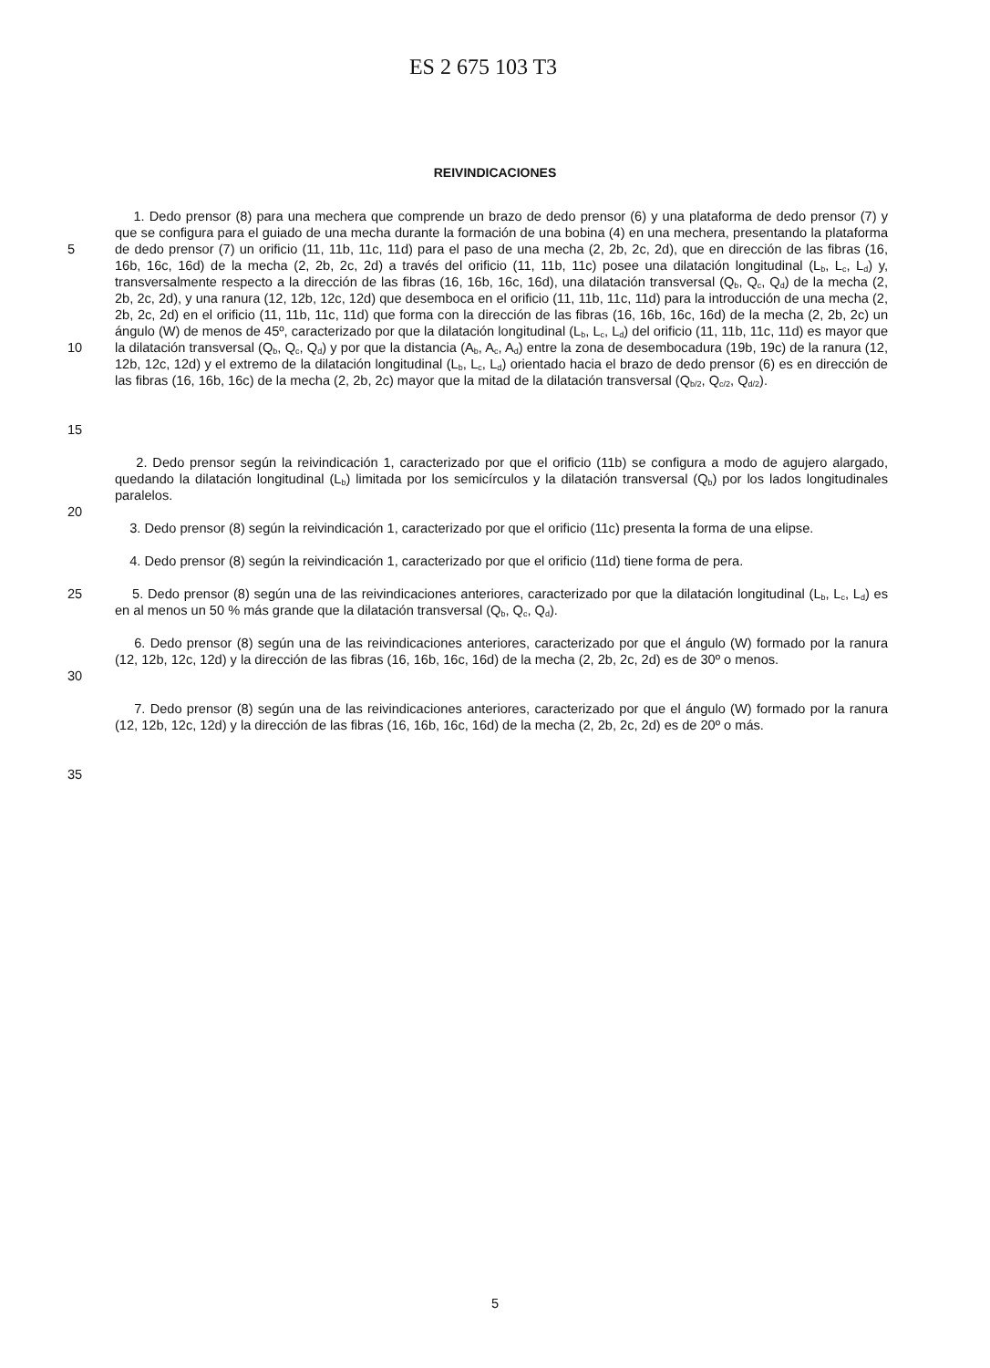ES 2 675 103 T3
REIVINDICACIONES
5
10
15
1. Dedo prensor (8) para una mechera que comprende un brazo de dedo prensor (6) y una plataforma de dedo prensor (7) y que se configura para el guiado de una mecha durante la formación de una bobina (4) en una mechera, presentando la plataforma de dedo prensor (7) un orificio (11, 11b, 11c, 11d) para el paso de una mecha (2, 2b, 2c, 2d), que en dirección de las fibras (16, 16b, 16c, 16d) de la mecha (2, 2b, 2c, 2d) a través del orificio (11, 11b, 11c) posee una dilatación longitudinal (L<sub>b</sub>, L<sub>c</sub>, L<sub>d</sub>) y, transversalmente respecto a la dirección de las fibras (16, 16b, 16c, 16d), una dilatación transversal (Q<sub>b</sub>, Q<sub>c</sub>, Q<sub>d</sub>) de la mecha (2, 2b, 2c, 2d), y una ranura (12, 12b, 12c, 12d) que desemboca en el orificio (11, 11b, 11c, 11d) para la introducción de una mecha (2, 2b, 2c, 2d) en el orificio (11, 11b, 11c, 11d) que forma con la dirección de las fibras (16, 16b, 16c, 16d) de la mecha (2, 2b, 2c) un ángulo (W) de menos de 45º, caracterizado por que la dilatación longitudinal (L<sub>b</sub>, L<sub>c</sub>, L<sub>d</sub>) del orificio (11, 11b, 11c, 11d) es mayor que la dilatación transversal (Q<sub>b</sub>, Q<sub>c</sub>, Q<sub>d</sub>) y por que la distancia (A<sub>b</sub>, A<sub>c</sub>, A<sub>d</sub>) entre la zona de desembocadura (19b, 19c) de la ranura (12, 12b, 12c, 12d) y el extremo de la dilatación longitudinal (L<sub>b</sub>, L<sub>c</sub>, L<sub>d</sub>) orientado hacia el brazo de dedo prensor (6) es en dirección de las fibras (16, 16b, 16c) de la mecha (2, 2b, 2c) mayor que la mitad de la dilatación transversal (Q<sub>b/2</sub>, Q<sub>c/2</sub>, Q<sub>d/2</sub>).
20 2. Dedo prensor según la reivindicación 1, caracterizado por que el orificio (11b) se configura a modo de agujero alargado, quedando la dilatación longitudinal (L<sub>b</sub>) limitada por los semicírculos y la dilatación transversal (Q<sub>b</sub>) por los lados longitudinales paralelos.
3. Dedo prensor (8) según la reivindicación 1, caracterizado por que el orificio (11c) presenta la forma de una elipse.
4. Dedo prensor (8) según la reivindicación 1, caracterizado por que el orificio (11d) tiene forma de pera.
25 5. Dedo prensor (8) según una de las reivindicaciones anteriores, caracterizado por que la dilatación longitudinal (L<sub>b</sub>, L<sub>c</sub>, L<sub>d</sub>) es en al menos un 50 % más grande que la dilatación transversal (Q<sub>b</sub>, Q<sub>c</sub>, Q<sub>d</sub>).
30 6. Dedo prensor (8) según una de las reivindicaciones anteriores, caracterizado por que el ángulo (W) formado por la ranura (12, 12b, 12c, 12d) y la dirección de las fibras (16, 16b, 16c, 16d) de la mecha (2, 2b, 2c, 2d) es de 30º o menos.
7. Dedo prensor (8) según una de las reivindicaciones anteriores, caracterizado por que el ángulo (W) formado por la ranura (12, 12b, 12c, 12d) y la dirección de las fibras (16, 16b, 16c, 16d) de la mecha (2, 2b, 2c, 2d) es de 20º o más.
35
5